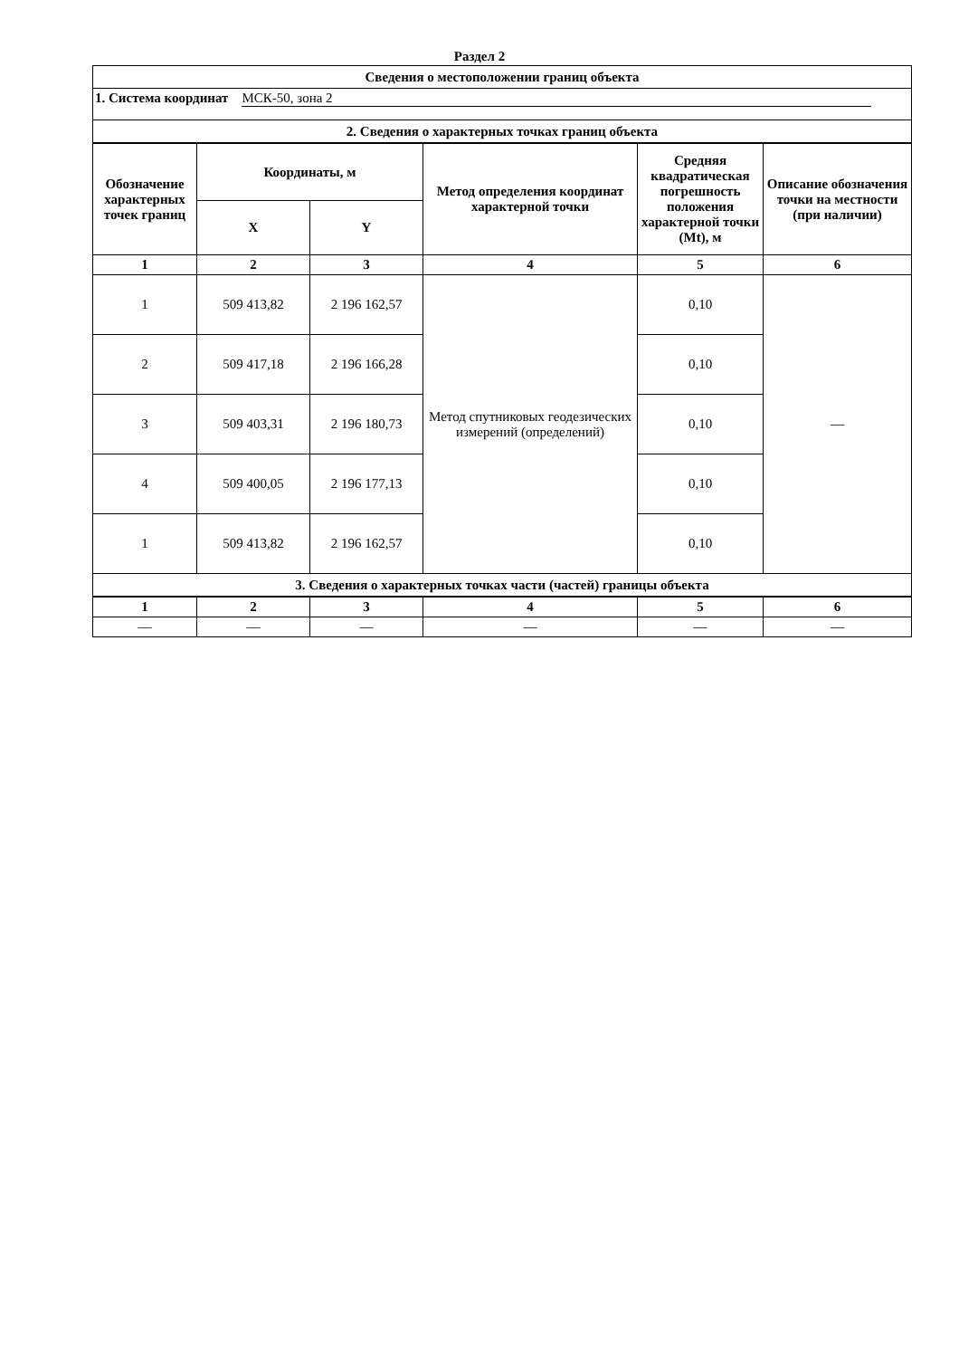Раздел 2
| Сведения о местоположении границ объекта | | | | | |
| 1. Система координат МСК-50, зона 2 | | | | | |
| 2. Сведения о характерных точках границ объекта | | | | | |
| Обозначение характерных точек границ | Координаты, м | | Метод определения координат характерной точки | Средняя квадратическая погрешность положения характерной точки (Mt), м | Описание обозначения точки на местности (при наличии) |
| | X | Y | | | |
| 1 | 2 | 3 | 4 | 5 | 6 |
| 1 | 509 413,82 | 2 196 162,57 | Метод спутниковых геодезических измерений (определений) | 0,10 | — |
| 2 | 509 417,18 | 2 196 166,28 | | 0,10 | |
| 3 | 509 403,31 | 2 196 180,73 | | 0,10 | |
| 4 | 509 400,05 | 2 196 177,13 | | 0,10 | |
| 1 | 509 413,82 | 2 196 162,57 | | 0,10 | |
| 3. Сведения о характерных точках части (частей) границы объекта | | | | | |
| 1 | 2 | 3 | 4 | 5 | 6 |
| — | — | — | — | — | — |